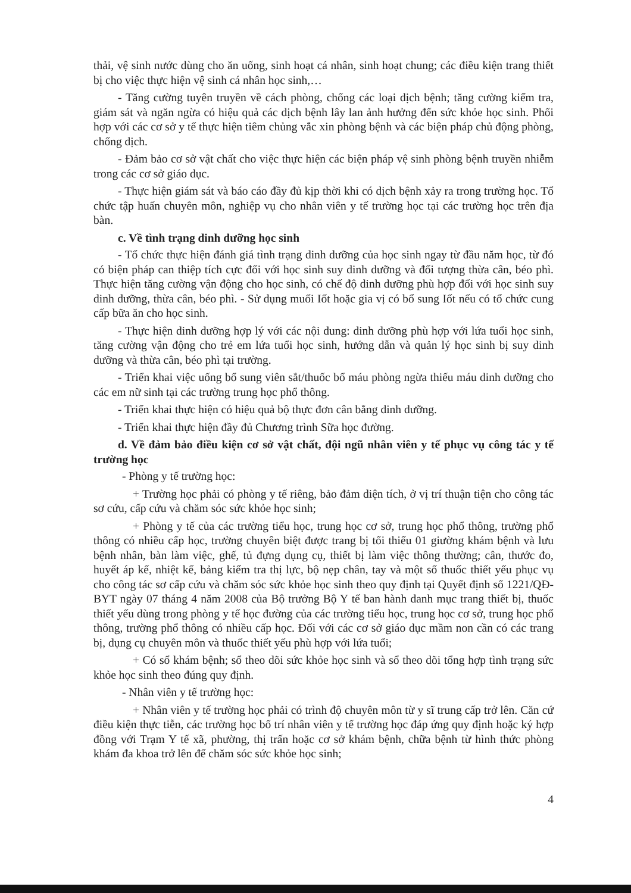thải, vệ sinh nước dùng cho ăn uống, sinh hoạt cá nhân, sinh hoạt chung; các điều kiện trang thiết bị cho việc thực hiện vệ sinh cá nhân học sinh,…
- Tăng cường tuyên truyền về cách phòng, chống các loại dịch bệnh; tăng cường kiểm tra, giám sát và ngăn ngừa có hiệu quả các dịch bệnh lây lan ảnh hưởng đến sức khỏe học sinh. Phối hợp với các cơ sở y tế thực hiện tiêm chủng vắc xin phòng bệnh và các biện pháp chủ động phòng, chống dịch.
- Đảm bảo cơ sở vật chất cho việc thực hiện các biện pháp vệ sinh phòng bệnh truyền nhiễm trong các cơ sở giáo dục.
- Thực hiện giám sát và báo cáo đầy đủ kịp thời khi có dịch bệnh xảy ra trong trường học. Tổ chức tập huấn chuyên môn, nghiệp vụ cho nhân viên y tế trường học tại các trường học trên địa bàn.
c. Về tình trạng dinh dưỡng học sinh
- Tổ chức thực hiện đánh giá tình trạng dinh dưỡng của học sinh ngay từ đầu năm học, từ đó có biện pháp can thiệp tích cực đối với học sinh suy dinh dưỡng và đối tượng thừa cân, béo phì. Thực hiện tăng cường vận động cho học sinh, có chế độ dinh dưỡng phù hợp đối với học sinh suy dinh dưỡng, thừa cân, béo phì. - Sử dụng muối Iốt hoặc gia vị có bổ sung Iốt nếu có tổ chức cung cấp bữa ăn cho học sinh.
- Thực hiện dinh dưỡng hợp lý với các nội dung: dinh dưỡng phù hợp với lứa tuổi học sinh, tăng cường vận động cho trẻ em lứa tuổi học sinh, hướng dẫn và quản lý học sinh bị suy dinh dưỡng và thừa cân, béo phì tại trường.
- Triển khai việc uống bổ sung viên sắt/thuốc bổ máu phòng ngừa thiếu máu dinh dưỡng cho các em nữ sinh tại các trường trung học phổ thông.
- Triển khai thực hiện có hiệu quả bộ thực đơn cân bằng dinh dưỡng.
- Triển khai thực hiện đầy đủ Chương trình Sữa học đường.
d. Về đảm bảo điều kiện cơ sở vật chất, đội ngũ nhân viên y tế phục vụ công tác y tế trường học
- Phòng y tế trường học:
+ Trường học phải có phòng y tế riêng, bảo đảm diện tích, ở vị trí thuận tiện cho công tác sơ cứu, cấp cứu và chăm sóc sức khỏe học sinh;
+ Phòng y tế của các trường tiểu học, trung học cơ sở, trung học phổ thông, trường phổ thông có nhiều cấp học, trường chuyên biệt được trang bị tối thiểu 01 giường khám bệnh và lưu bệnh nhân, bàn làm việc, ghế, tủ đựng dụng cụ, thiết bị làm việc thông thường; cân, thước đo, huyết áp kế, nhiệt kế, bảng kiểm tra thị lực, bộ nẹp chân, tay và một số thuốc thiết yếu phục vụ cho công tác sơ cấp cứu và chăm sóc sức khỏe học sinh theo quy định tại Quyết định số 1221/QĐ-BYT ngày 07 tháng 4 năm 2008 của Bộ trưởng Bộ Y tế ban hành danh mục trang thiết bị, thuốc thiết yếu dùng trong phòng y tế học đường của các trường tiểu học, trung học cơ sở, trung học phổ thông, trường phổ thông có nhiều cấp học. Đối với các cơ sở giáo dục mầm non cần có các trang bị, dụng cụ chuyên môn và thuốc thiết yếu phù hợp với lứa tuổi;
+ Có sổ khám bệnh; sổ theo dõi sức khỏe học sinh và sổ theo dõi tổng hợp tình trạng sức khỏe học sinh theo đúng quy định.
- Nhân viên y tế trường học:
+ Nhân viên y tế trường học phải có trình độ chuyên môn từ y sĩ trung cấp trở lên. Căn cứ điều kiện thực tiễn, các trường học bố trí nhân viên y tế trường học đáp ứng quy định hoặc ký hợp đồng với Trạm Y tế xã, phường, thị trấn hoặc cơ sở khám bệnh, chữa bệnh từ hình thức phòng khám đa khoa trở lên để chăm sóc sức khỏe học sinh;
4